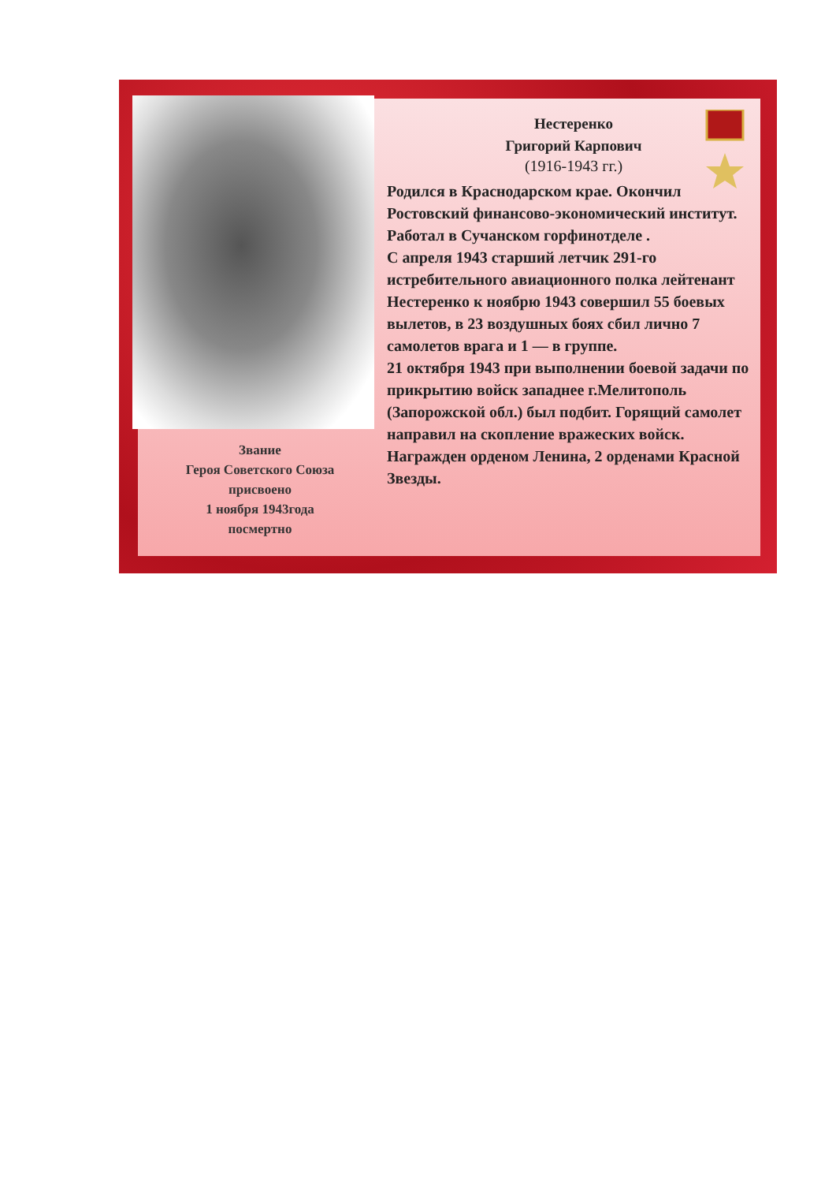Звание
Героя Советского Союза
присвоено
1 ноября 1943года
посмертно
Нестеренко
Григорий Карпович
(1916-1943 гг.)
Родился в Краснодарском крае. Окончил Ростовский финансово-экономический институт. Работал в Сучанском горфинотделе .
С апреля 1943 старший летчик 291-го истребительного авиационного полка лейтенант Нестеренко к ноябрю 1943 совершил 55 боевых вылетов, в 23 воздушных боях сбил лично 7 самолетов врага и 1 — в группе.
21 октября 1943 при выполнении боевой задачи по прикрытию войск западнее г.Мелитополь (Запорожской обл.) был подбит. Горящий самолет направил на скопление вражеских войск.
Награжден орденом Ленина, 2 орденами Красной Звезды.